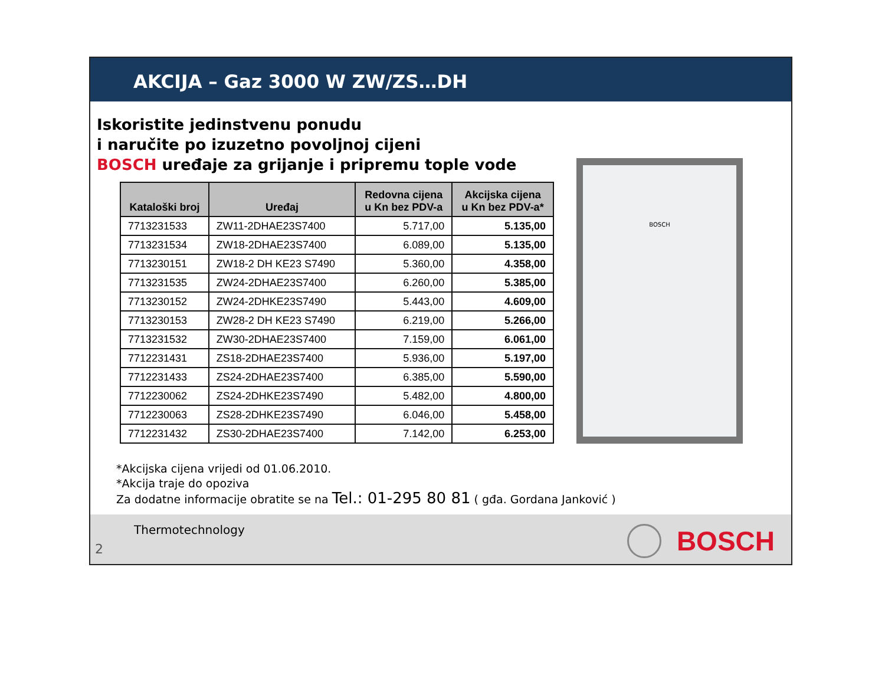AKCIJA – Gaz 3000 W ZW/ZS…DH
Iskoristite jedinstvenu ponudu
i naručite po izuzetno povoljnoj cijeni
BOSCH uređaje za grijanje i pripremu tople vode
| Kataloški broj | Uređaj | Redovna cijena u Kn bez PDV-a | Akcijska cijena u Kn bez PDV-a* |
| --- | --- | --- | --- |
| 7713231533 | ZW11-2DHAE23S7400 | 5.717,00 | 5.135,00 |
| 7713231534 | ZW18-2DHAE23S7400 | 6.089,00 | 5.135,00 |
| 7713230151 | ZW18-2 DH KE23 S7490 | 5.360,00 | 4.358,00 |
| 7713231535 | ZW24-2DHAE23S7400 | 6.260,00 | 5.385,00 |
| 7713230152 | ZW24-2DHKE23S7490 | 5.443,00 | 4.609,00 |
| 7713230153 | ZW28-2 DH KE23 S7490 | 6.219,00 | 5.266,00 |
| 7713231532 | ZW30-2DHAE23S7400 | 7.159,00 | 6.061,00 |
| 7712231431 | ZS18-2DHAE23S7400 | 5.936,00 | 5.197,00 |
| 7712231433 | ZS24-2DHAE23S7400 | 6.385,00 | 5.590,00 |
| 7712230062 | ZS24-2DHKE23S7490 | 5.482,00 | 4.800,00 |
| 7712230063 | ZS28-2DHKE23S7490 | 6.046,00 | 5.458,00 |
| 7712231432 | ZS30-2DHAE23S7400 | 7.142,00 | 6.253,00 |
BOSCH
*Akcijska cijena vrijedi od 01.06.2010.
*Akcija traje do opoziva
Za dodatne informacije obratite se na Tel.: 01-295 80 81 ( gđa. Gordana Janković )
Thermotechnology
2
BOSCH